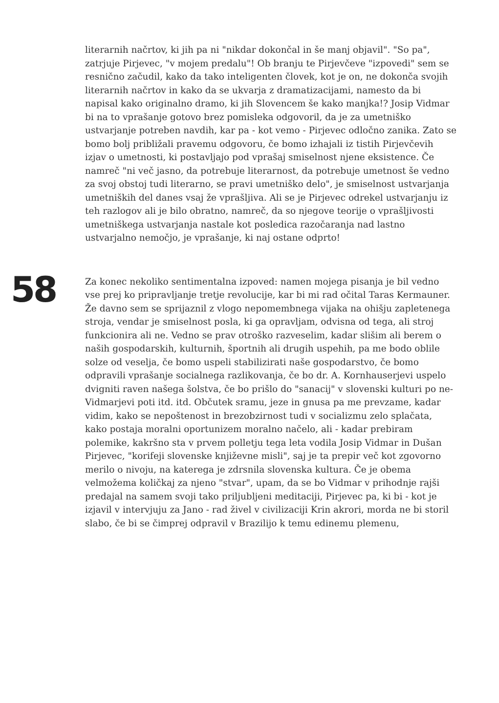literarnih načrtov, ki jih pa ni "nikdar dokončal in še manj objavil". "So pa", zatrjuje Pirjevec, "v mojem predalu"! Ob branju te Pirjevčeve "izpovedi" sem se resnično začudil, kako da tako inteligenten človek, kot je on, ne dokonča svojih literarnih načrtov in kako da se ukvarja z dramatizacijami, namesto da bi napisal kako originalno dramo, ki jih Slovencem še kako manjka!? Josip Vidmar bi na to vprašanje gotovo brez pomisleka odgovoril, da je za umetniško ustvarjanje potreben navdih, kar pa - kot vemo - Pirjevec odločno zanika. Zato se bomo bolj približali pravemu odgovoru, če bomo izhajali iz tistih Pirjevčevih izjav o umetnosti, ki postavljajo pod vprašaj smiselnost njene eksistence. Če namreč "ni več jasno, da potrebuje literarnost, da potrebuje umetnost še vedno za svoj obstoj tudi literarno, se pravi umetniško delo", je smiselnost ustvarjanja umetniških del danes vsaj že vprašljiva. Ali se je Pirjevec odrekel ustvarjanju iz teh razlogov ali je bilo obratno, namreč, da so njegove teorije o vprašljivosti umetniškega ustvarjanja nastale kot posledica razočaranja nad lastno ustvarjalno nemočjo, je vprašanje, ki naj ostane odprto!
58
Za konec nekoliko sentimentalna izpoved: namen mojega pisanja je bil vedno vse prej ko pripravljanje tretje revolucije, kar bi mi rad očital Taras Kermauner. Že davno sem se sprijaznil z vlogo nepomembnega vijaka na ohišju zapletenega stroja, vendar je smiselnost posla, ki ga opravljam, odvisna od tega, ali stroj funkcionira ali ne. Vedno se prav otroško razveselim, kadar slišim ali berem o naših gospodarskih, kulturnih, športnih ali drugih uspehih, pa me bodo oblile solze od veselja, če bomo uspeli stabilizirati naše gospodarstvo, če bomo odpravili vprašanje socialnega razlikovanja, če bo dr. A. Kornhauserjevi uspelo dvigniti raven našega šolstva, če bo prišlo do "sanacij" v slovenski kulturi po ne-Vidmarjevi poti itd. itd. Občutek sramu, jeze in gnusa pa me prevzame, kadar vidim, kako se nepoštenost in brezobzirnost tudi v socializmu zelo splačata, kako postaja moralni oportunizem moralno načelo, ali - kadar prebiram polemike, kakršno sta v prvem polletju tega leta vodila Josip Vidmar in Dušan Pirjevec, "korifeji slovenske književne misli", saj je ta prepir več kot zgovorno merilo o nivoju, na katerega je zdrsnila slovenska kultura. Če je obema velmožema količkaj za njeno "stvar", upam, da se bo Vidmar v prihodnje rajši predajal na samem svoji tako priljubljeni meditaciji, Pirjevec pa, ki bi - kot je izjavil v intervjuju za Jano - rad živel v civilizaciji Krin akrori, morda ne bi storil slabo, če bi se čimprej odpravil v Brazilijo k temu edinemu plemenu,